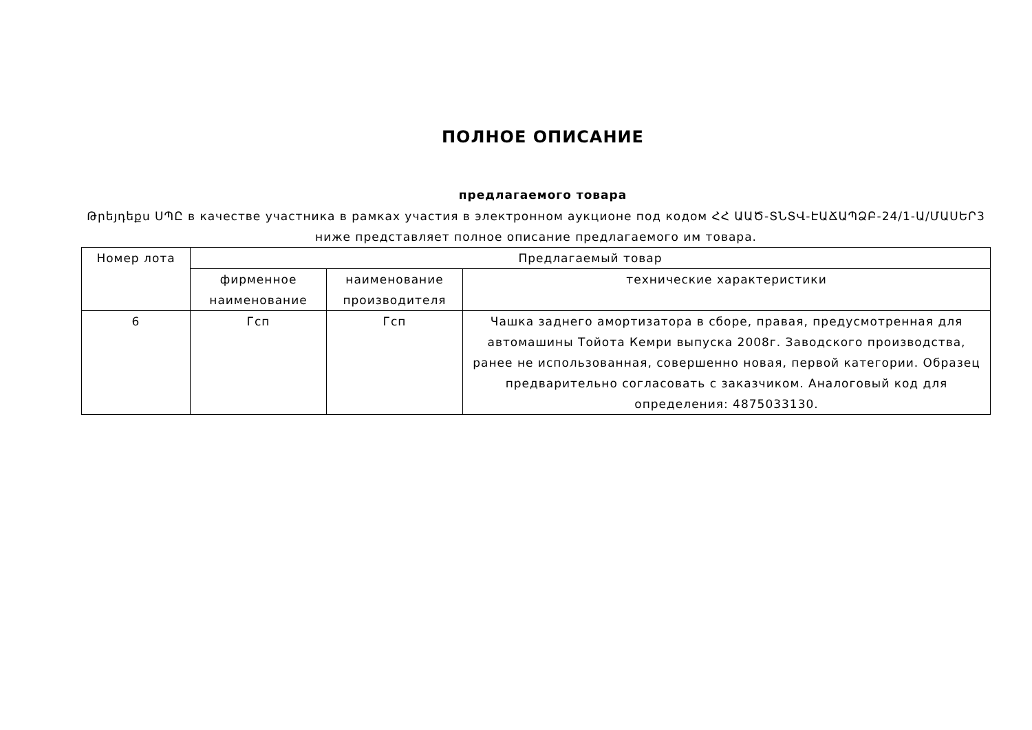ПОЛНОЕ ОПИСАНИЕ
предлагаемого товара
Թրեյդեքս ՍՊԸ в качестве участника в рамках участия в электронном аукционе под кодом ՀՀ ԱԱԾ-ՏՆՏՎ-ԷԱՃԱՊՁԲ-24/1-Ա/ՄԱՍԵՐ3 ниже представляет полное описание предлагаемого им товара.
| Номер лота | Предлагаемый товар | | |
| --- | --- | --- | --- |
| | фирменное наименование | наименование производителя | технические характеристики |
| 6 | Гсп | Гсп | Чашка заднего амортизатора в сборе, правая, предусмотренная для автомашины Тойота Кемри выпуска 2008г. Заводского производства, ранее не использованная, совершенно новая, первой категории. Образец предварительно согласовать с заказчиком. Аналоговый код для определения: 4875033130. |